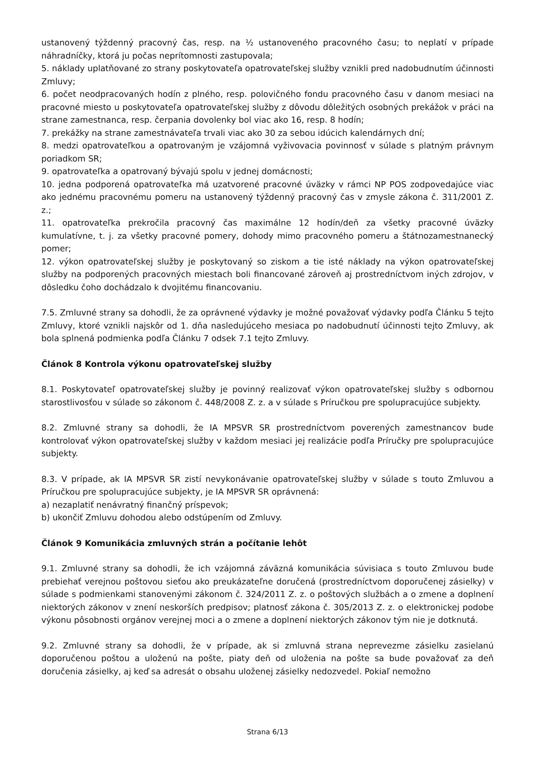ustanovený týždenný pracovný čas, resp. na ½ ustanoveného pracovného času; to neplatí v prípade náhradníčky, ktorá ju počas neprítomnosti zastupovala;
5. náklady uplatňované zo strany poskytovateľa opatrovateľskej služby vznikli pred nadobudnutím účinnosti Zmluvy;
6. počet neodpracovaných hodín z plného, resp. polovičného fondu pracovného času v danom mesiaci na pracovné miesto u poskytovateľa opatrovateľskej služby z dôvodu dôležitých osobných prekážok v práci na strane zamestnanca, resp. čerpania dovolenky bol viac ako 16, resp. 8 hodín;
7. prekážky na strane zamestnávateľa trvali viac ako 30 za sebou idúcich kalendárnych dní;
8. medzi opatrovateľkou a opatrovaným je vzájomná vyživovacia povinnosť v súlade s platným právnym poriadkom SR;
9. opatrovateľka a opatrovaný bývajú spolu v jednej domácnosti;
10. jedna podporená opatrovateľka má uzatvorené pracovné úväzky v rámci NP POS zodpovedajúce viac ako jednému pracovnému pomeru na ustanovený týždenný pracovný čas v zmysle zákona č. 311/2001 Z. z.;
11. opatrovateľka prekročila pracovný čas maximálne 12 hodín/deň za všetky pracovné úväzky kumulatívne, t. j. za všetky pracovné pomery, dohody mimo pracovného pomeru a štátnozamestnanecký pomer;
12. výkon opatrovateľskej služby je poskytovaný so ziskom a tie isté náklady na výkon opatrovateľskej služby na podporených pracovných miestach boli financované zároveň aj prostredníctvom iných zdrojov, v dôsledku čoho dochádzalo k dvojitému financovaniu.
7.5. Zmluvné strany sa dohodli, že za oprávnené výdavky je možné považovať výdavky podľa Článku 5 tejto Zmluvy, ktoré vznikli najskôr od 1. dňa nasledujúceho mesiaca po nadobudnutí účinnosti tejto Zmluvy, ak bola splnená podmienka podľa Článku 7 odsek 7.1 tejto Zmluvy.
Článok 8 Kontrola výkonu opatrovateľskej služby
8.1. Poskytovateľ opatrovateľskej služby je povinný realizovať výkon opatrovateľskej služby s odbornou starostlivosťou v súlade so zákonom č. 448/2008 Z. z. a v súlade s Príručkou pre spolupracujúce subjekty.
8.2. Zmluvné strany sa dohodli, že IA MPSVR SR prostredníctvom poverených zamestnancov bude kontrolovať výkon opatrovateľskej služby v každom mesiaci jej realizácie podľa Príručky pre spolupracujúce subjekty.
8.3. V prípade, ak IA MPSVR SR zistí nevykonávanie opatrovateľskej služby v súlade s touto Zmluvou a Príručkou pre spolupracujúce subjekty, je IA MPSVR SR oprávnená:
a) nezaplatiť nenávratný finančný príspevok;
b) ukončiť Zmluvu dohodou alebo odstúpením od Zmluvy.
Článok 9 Komunikácia zmluvných strán a počítanie lehôt
9.1. Zmluvné strany sa dohodli, že ich vzájomná záväzná komunikácia súvisiaca s touto Zmluvou bude prebiehať verejnou poštovou sieťou ako preukázateľne doručená (prostredníctvom doporučenej zásielky) v súlade s podmienkami stanovenými zákonom č. 324/2011 Z. z. o poštových službách a o zmene a doplnení niektorých zákonov v znení neskorších predpisov; platnosť zákona č. 305/2013 Z. z. o elektronickej podobe výkonu pôsobnosti orgánov verejnej moci a o zmene a doplnení niektorých zákonov tým nie je dotknutá.
9.2. Zmluvné strany sa dohodli, že v prípade, ak si zmluvná strana neprevezme zásielku zasielanú doporučenou poštou a uloženú na pošte, piaty deň od uloženia na pošte sa bude považovať za deň doručenia zásielky, aj keď sa adresát o obsahu uloženej zásielky nedozvedel. Pokiaľ nemožno
Strana 6/13